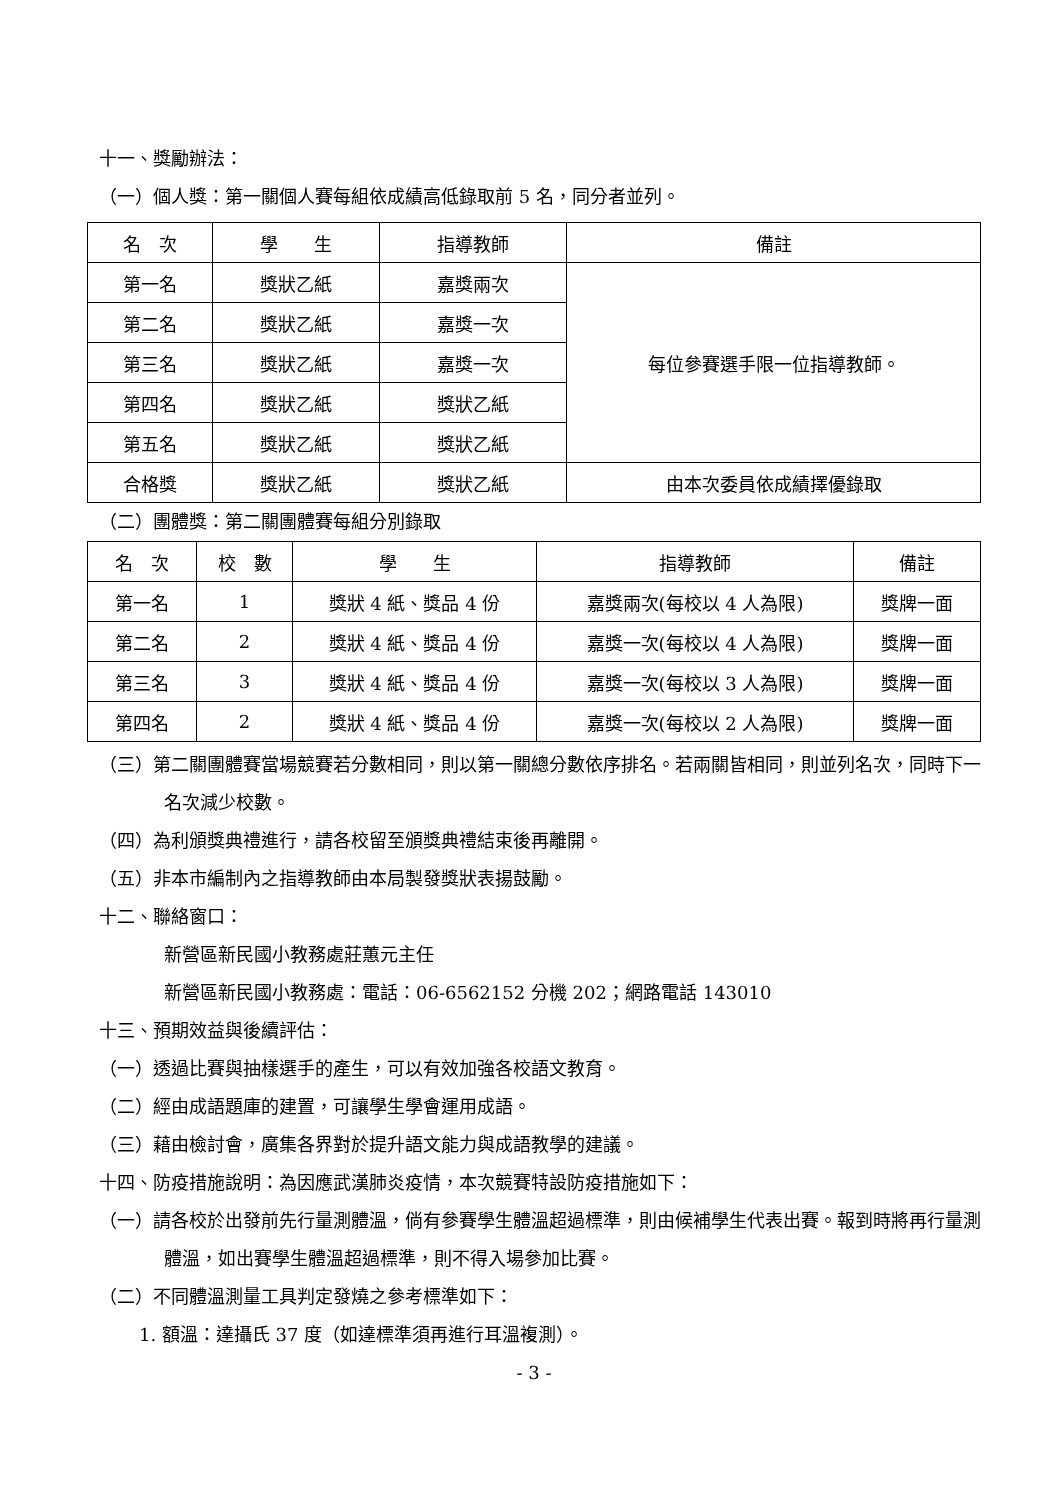十一、獎勵辦法：
（一）個人獎：第一關個人賽每組依成績高低錄取前 5 名，同分者並列。
| 名 次 | 學 生 | 指導教師 | 備註 |
| 第一名 | 獎狀乙紙 | 嘉獎兩次 | 每位參賽選手限一位指導教師。 |
| 第二名 | 獎狀乙紙 | 嘉獎一次 | |
| 第三名 | 獎狀乙紙 | 嘉獎一次 | |
| 第四名 | 獎狀乙紙 | 獎狀乙紙 | |
| 第五名 | 獎狀乙紙 | 獎狀乙紙 | |
| 合格獎 | 獎狀乙紙 | 獎狀乙紙 | 由本次委員依成績擇優錄取 |
（二）團體獎：第二關團體賽每組分別錄取
| 名 次 | 校 數 | 學 生 | 指導教師 | 備註 |
| 第一名 | 1 | 獎狀 4 紙、獎品 4 份 | 嘉獎兩次(每校以 4 人為限) | 獎牌一面 |
| 第二名 | 2 | 獎狀 4 紙、獎品 4 份 | 嘉獎一次(每校以 4 人為限) | 獎牌一面 |
| 第三名 | 3 | 獎狀 4 紙、獎品 4 份 | 嘉獎一次(每校以 3 人為限) | 獎牌一面 |
| 第四名 | 2 | 獎狀 4 紙、獎品 4 份 | 嘉獎一次(每校以 2 人為限) | 獎牌一面 |
（三）第二關團體賽當場競賽若分數相同，則以第一關總分數依序排名。若兩關皆相同，則並列名次，同時下一名次減少校數。
（四）為利頒獎典禮進行，請各校留至頒獎典禮結束後再離開。
（五）非本市編制內之指導教師由本局製發獎狀表揚鼓勵。
十二、聯絡窗口：
新營區新民國小教務處莊蕙元主任
新營區新民國小教務處：電話：06-6562152 分機 202；網路電話 143010
十三、預期效益與後續評估：
（一）透過比賽與抽樣選手的產生，可以有效加強各校語文教育。
（二）經由成語題庫的建置，可讓學生學會運用成語。
（三）藉由檢討會，廣集各界對於提升語文能力與成語教學的建議。
十四、防疫措施說明：為因應武漢肺炎疫情，本次競賽特設防疫措施如下：
（一）請各校於出發前先行量測體溫，倘有參賽學生體溫超過標準，則由候補學生代表出賽。報到時將再行量測體溫，如出賽學生體溫超過標準，則不得入場參加比賽。
（二）不同體溫測量工具判定發燒之參考標準如下：
1. 額溫：達攝氏 37 度（如達標準須再進行耳溫複測）。
- 3 -